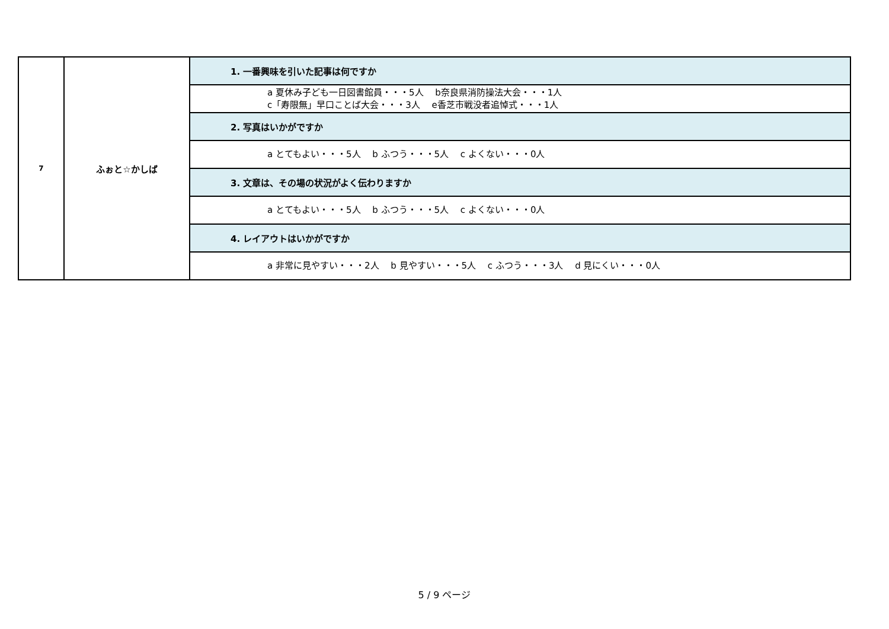| 7 | ふぉと☆かしば | 1. 一番興味を引いた記事は何ですか |
| | | a 夏休み子ども一日図書館員・・・5人 b奈良県消防操法大会・・・1人 c「寿限無」早口ことば大会・・・3人 e香芝市戦没者追悼式・・・1人 |
| | | 2. 写真はいかがですか |
| | | a とてもよい・・・5人 b ふつう・・・5人 c よくない・・・0人 |
| | | 3. 文章は、その場の状況がよく伝わりますか |
| | | a とてもよい・・・5人 b ふつう・・・5人 c よくない・・・0人 |
| | | 4. レイアウトはいかがですか |
| | | a 非常に見やすい・・・2人 b 見やすい・・・5人 c ふつう・・・3人 d 見にくい・・・0人 |
5 / 9 ページ